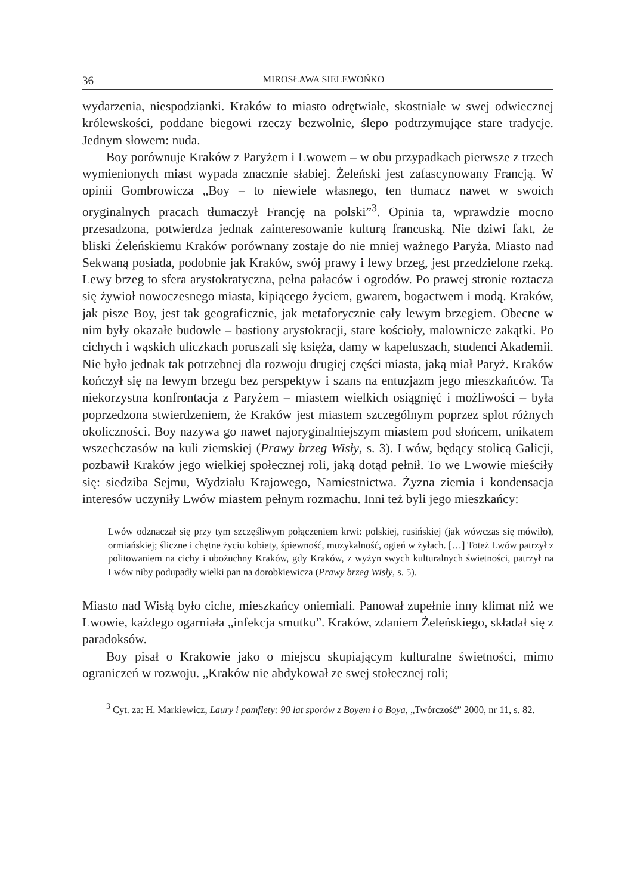36 MIROSŁAWA SIELEWOŃKO
wydarzenia, niespodzianki. Kraków to miasto odrętwiałe, skostniałe w swej odwiecznej królewskości, poddane biegowi rzeczy bezwolnie, ślepo podtrzymujące stare tradycje. Jednym słowem: nuda.
Boy porównuje Kraków z Paryżem i Lwowem – w obu przypadkach pierwsze z trzech wymienionych miast wypada znacznie słabiej. Żeleński jest zafascynowany Francją. W opinii Gombrowicza „Boy – to niewiele własnego, ten tłumacz nawet w swoich oryginalnych pracach tłumaczył Francję na polski”<sup>3</sup>. Opinia ta, wprawdzie mocno przesadzona, potwierdza jednak zainteresowanie kulturą francuską. Nie dziwi fakt, że bliski Żeleńskiemu Kraków porównany zostaje do nie mniej ważnego Paryża. Miasto nad Sekwaną posiada, podobnie jak Kraków, swój prawy i lewy brzeg, jest przedzielone rzeką. Lewy brzeg to sfera arystokratyczna, pełna pałaców i ogrodów. Po prawej stronie roztacza się żywioł nowoczesnego miasta, kipiącego życiem, gwarem, bogactwem i modą. Kraków, jak pisze Boy, jest tak geograficznie, jak metaforycznie cały lewym brzegiem. Obecne w nim były okazałe budowle – bastiony arystokracji, stare kościoły, malownicze zakątki. Po cichych i wąskich uliczkach poruszali się księża, damy w kapeluszach, studenci Akademii. Nie było jednak tak potrzebnej dla rozwoju drugiej części miasta, jaką miał Paryż. Kraków kończył się na lewym brzegu bez perspektyw i szans na entuzjazm jego mieszkańców. Ta niekorzystna konfrontacja z Paryżem – miastem wielkich osiągnięć i możliwości – była poprzedzona stwierdzeniem, że Kraków jest miastem szczególnym poprzez splot różnych okoliczności. Boy nazywa go nawet najoryginalniejszym miastem pod słońcem, unikatem wszechczasów na kuli ziemskiej (Prawy brzeg Wisły, s. 3). Lwów, będący stolicą Galicji, pozbawił Kraków jego wielkiej społecznej roli, jaką dotąd pełnił. To we Lwowie mieściły się: siedziba Sejmu, Wydziału Krajowego, Namiestnictwa. Żyzna ziemia i kondensacja interesów uczyniły Lwów miastem pełnym rozmachu. Inni też byli jego mieszkańcy:
Lwów odznaczał się przy tym szczęśliwym połączeniem krwi: polskiej, rusińskiej (jak wówczas się mówiło), ormiańskiej; śliczne i chętne życiu kobiety, śpiewność, muzykalność, ogień w żyłach. […] Toteż Lwów patrzył z politowaniem na cichy i ubożuchny Kraków, gdy Kraków, z wyżyn swych kulturalnych świetności, patrzył na Lwów niby podupadły wielki pan na dorobkiewicza (Prawy brzeg Wisły, s. 5).
Miasto nad Wisłą było ciche, mieszkańcy oniemiali. Panował zupełnie inny klimat niż we Lwowie, każdego ogarniała „infekcja smutku”. Kraków, zdaniem Żeleńskiego, składał się z paradoksów.
Boy pisał o Krakowie jako o miejscu skupiającym kulturalne świetności, mimo ograniczeń w rozwoju. „Kraków nie abdykował ze swej stołecznej roli;
<sup>3</sup> Cyt. za: H. Markiewicz, Laury i pamflety: 90 lat sporów z Boyem i o Boya, „Twórczość” 2000, nr 11, s. 82.